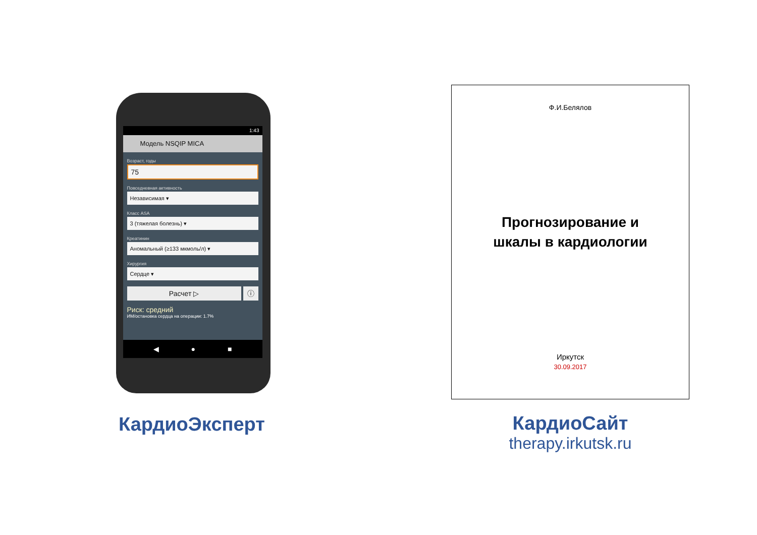1:43
Модель NSQIP MICA
Возраст, годы
75
Повседневная активность
Независимая ▾
Класс ASA
3 (тяжелая болезнь) ▾
Креатинин
Аномальный (≥133 мкмоль/л) ▾
Хирургия
Сердце ▾
Расчет ▷ ⓘ
Риск: средний
ИМ/остановка сердца на операции: 1.7%
◀ ● ■
КардиоЭксперт
Ф.И.Белялов
Прогнозирование и
шкалы в кардиологии
Иркутск
30.09.2017
КардиоСайт
therapy.irkutsk.ru